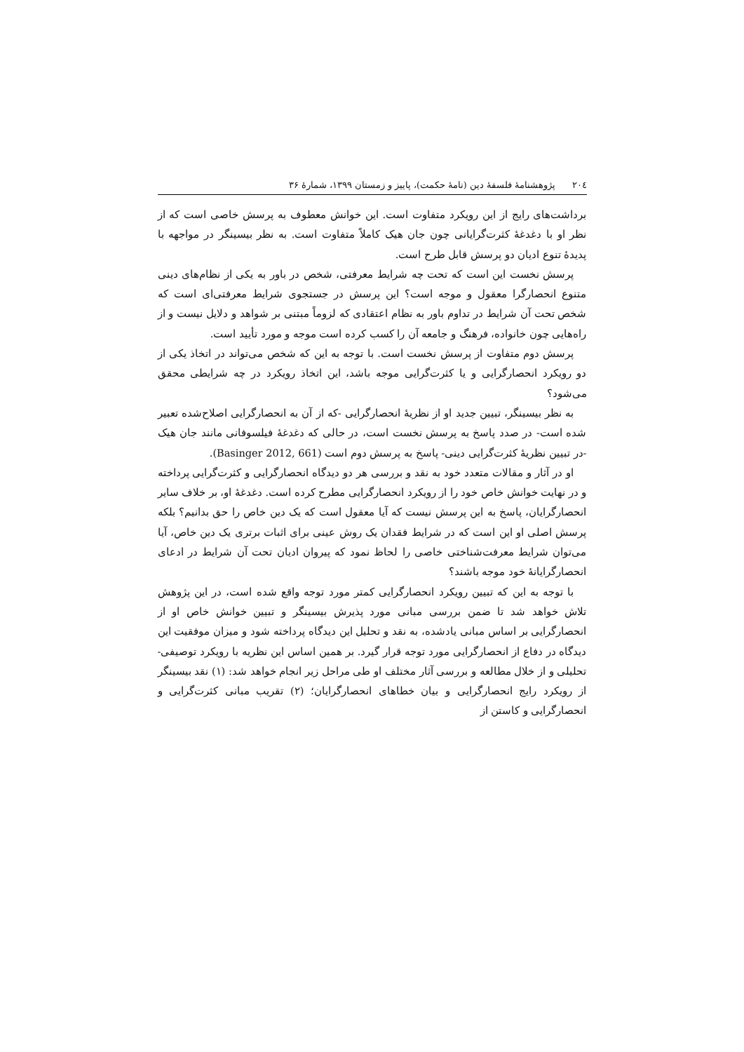٢٠٤ پژوهشنامهٔ فلسفهٔ دین (نامهٔ حکمت)، پاییز و زمستان ١٣٩٩، شمارهٔ ٣۶
برداشت‌های رایج از این رویکرد متفاوت است. این خوانش معطوف به پرسش خاصی است که از نظر او با دغدغهٔ کثرت‌گرایانی چون جان هیک کاملاً متفاوت است. به نظر بیسینگر در مواجهه با پدیدهٔ تنوع ادیان دو پرسش قابل طرح است.
پرسش نخست این است که تحت چه شرایط معرفتی، شخص در باور به یکی از نظام‌های دینی متنوع انحصارگرا معقول و موجه است؟ این پرسش در جستجوی شرایط معرفتی‌ای است که شخص تحت آن شرایط در تداوم باور به نظام اعتقادی که لزوماً مبتنی بر شواهد و دلایل نیست و از راه‌هایی چون خانواده، فرهنگ و جامعه آن را کسب کرده است موجه و مورد تأیید است.
پرسش دوم متفاوت از پرسش نخست است. با توجه به این که شخص می‌تواند در اتخاذ یکی از دو رویکرد انحصارگرایی و یا کثرت‌گرایی موجه باشد، این اتخاذ رویکرد در چه شرایطی محقق می‌شود؟
به نظر بیسینگر، تبیین جدید او از نظریهٔ انحصارگرایی -که از آن به انحصارگرایی اصلاح‌شده تعبیر شده است- در صدد پاسخ به پرسش نخست است، در حالی که دغدغهٔ فیلسوفانی مانند جان هیک -در تبیین نظریهٔ کثرت‌گرایی دینی- پاسخ به پرسش دوم است (Basinger 2012, 661).
او در آثار و مقالات متعدد خود به نقد و بررسی هر دو دیدگاه انحصارگرایی و کثرت‌گرایی پرداخته و در نهایت خوانش خاص خود را از رویکرد انحصارگرایی مطرح کرده است. دغدغهٔ او، بر خلاف سایر انحصارگرایان، پاسخ به این پرسش نیست که آیا معقول است که یک دین خاص را حق بدانیم؟ بلکه پرسش اصلی او این است که در شرایط فقدان یک روش عینی برای اثبات برتری یک دین خاص، آیا می‌توان شرایط معرفت‌شناختی خاصی را لحاظ نمود که پیروان ادیان تحت آن شرایط در ادعای انحصارگرایانهٔ خود موجه باشند؟
با توجه به این که تبیین رویکرد انحصارگرایی کمتر مورد توجه واقع شده است، در این پژوهش تلاش خواهد شد تا ضمن بررسی مبانی مورد پذیرش بیسینگر و تبیین خوانش خاص او از انحصارگرایی بر اساس مبانی یادشده، به نقد و تحلیل این دیدگاه پرداخته شود و میزان موفقیت این دیدگاه در دفاع از انحصارگرایی مورد توجه قرار گیرد. بر همین اساس این نظریه با رویکرد توصیفی-تحلیلی و از خلال مطالعه و بررسی آثار مختلف او طی مراحل زیر انجام خواهد شد: (١) نقد بیسینگر از رویکرد رایج انحصارگرایی و بیان خطاهای انحصارگرایان؛ (٢) تقریب مبانی کثرت‌گرایی و انحصارگرایی و کاستن از